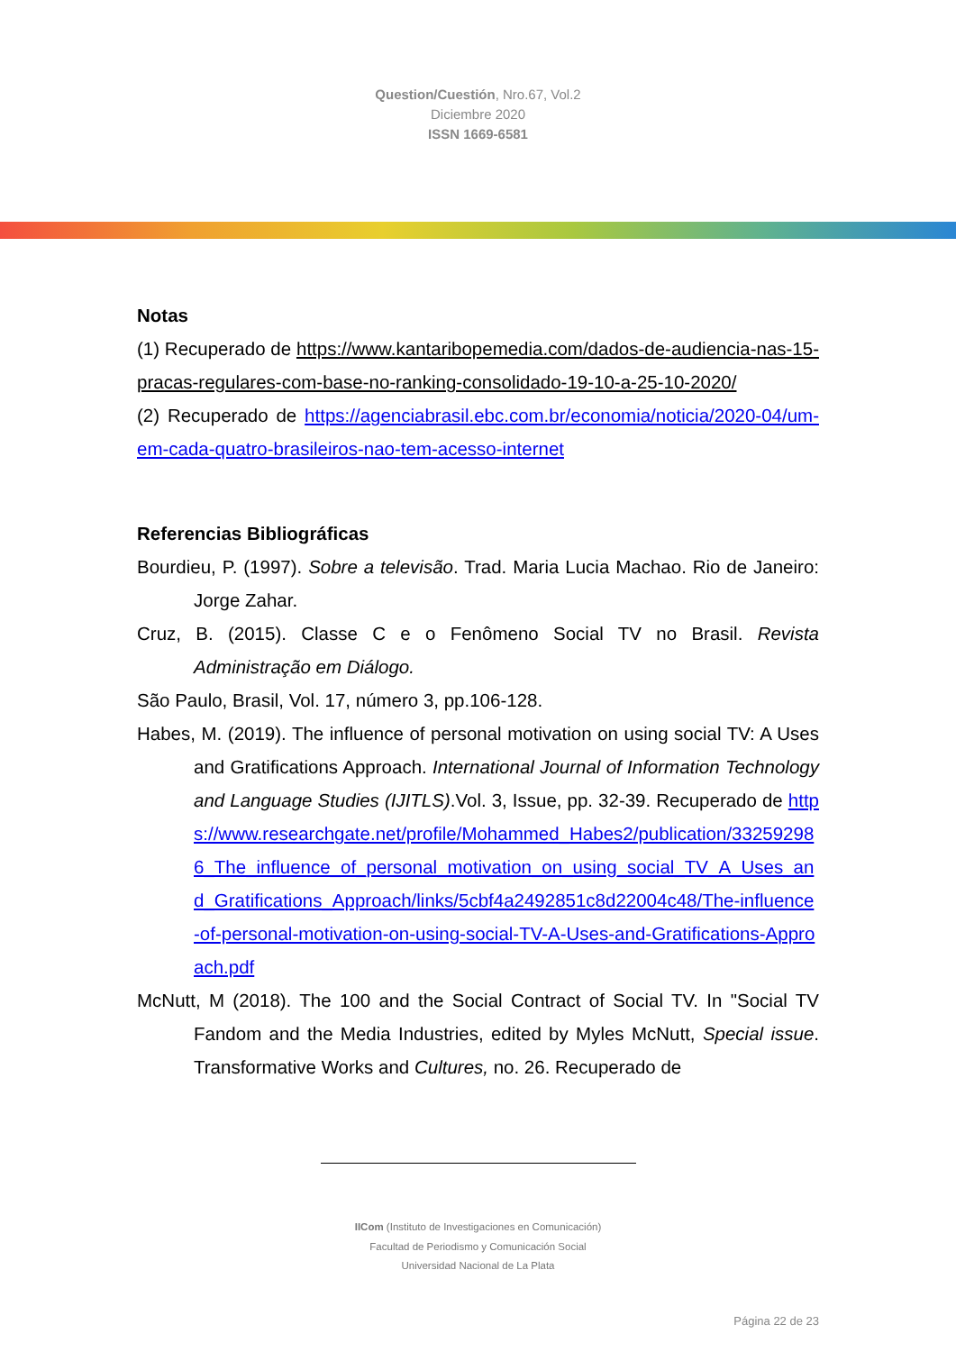Question/Cuestión, Nro.67, Vol.2
Diciembre 2020
ISSN 1669-6581
Notas
(1) Recuperado de https://www.kantaribopemedia.com/dados-de-audiencia-nas-15-pracas-regulares-com-base-no-ranking-consolidado-19-10-a-25-10-2020/
(2) Recuperado de https://agenciabrasil.ebc.com.br/economia/noticia/2020-04/um-em-cada-quatro-brasileiros-nao-tem-acesso-internet
Referencias Bibliográficas
Bourdieu, P. (1997). Sobre a televisão. Trad. Maria Lucia Machao. Rio de Janeiro: Jorge Zahar.
Cruz, B. (2015). Classe C e o Fenômeno Social TV no Brasil. Revista Administração em Diálogo.
São Paulo, Brasil, Vol. 17, número 3, pp.106-128.
Habes, M. (2019). The influence of personal motivation on using social TV: A Uses and Gratifications Approach. International Journal of Information Technology and Language Studies (IJITLS).Vol. 3, Issue, pp. 32-39. Recuperado de https://www.researchgate.net/profile/Mohammed_Habes2/publication/332592986_The_influence_of_personal_motivation_on_using_social_TV_A_Uses_and_Gratifications_Approach/links/5cbf4a2492851c8d22004c48/The-influence-of-personal-motivation-on-using-social-TV-A-Uses-and-Gratifications-Approach.pdf
McNutt, M (2018). The 100 and the Social Contract of Social TV. In "Social TV Fandom and the Media Industries, edited by Myles McNutt, Special issue. Transformative Works and Cultures, no. 26. Recuperado de
IICom (Instituto de Investigaciones en Comunicación)
Facultad de Periodismo y Comunicación Social
Universidad Nacional de La Plata
Página 22 de 23